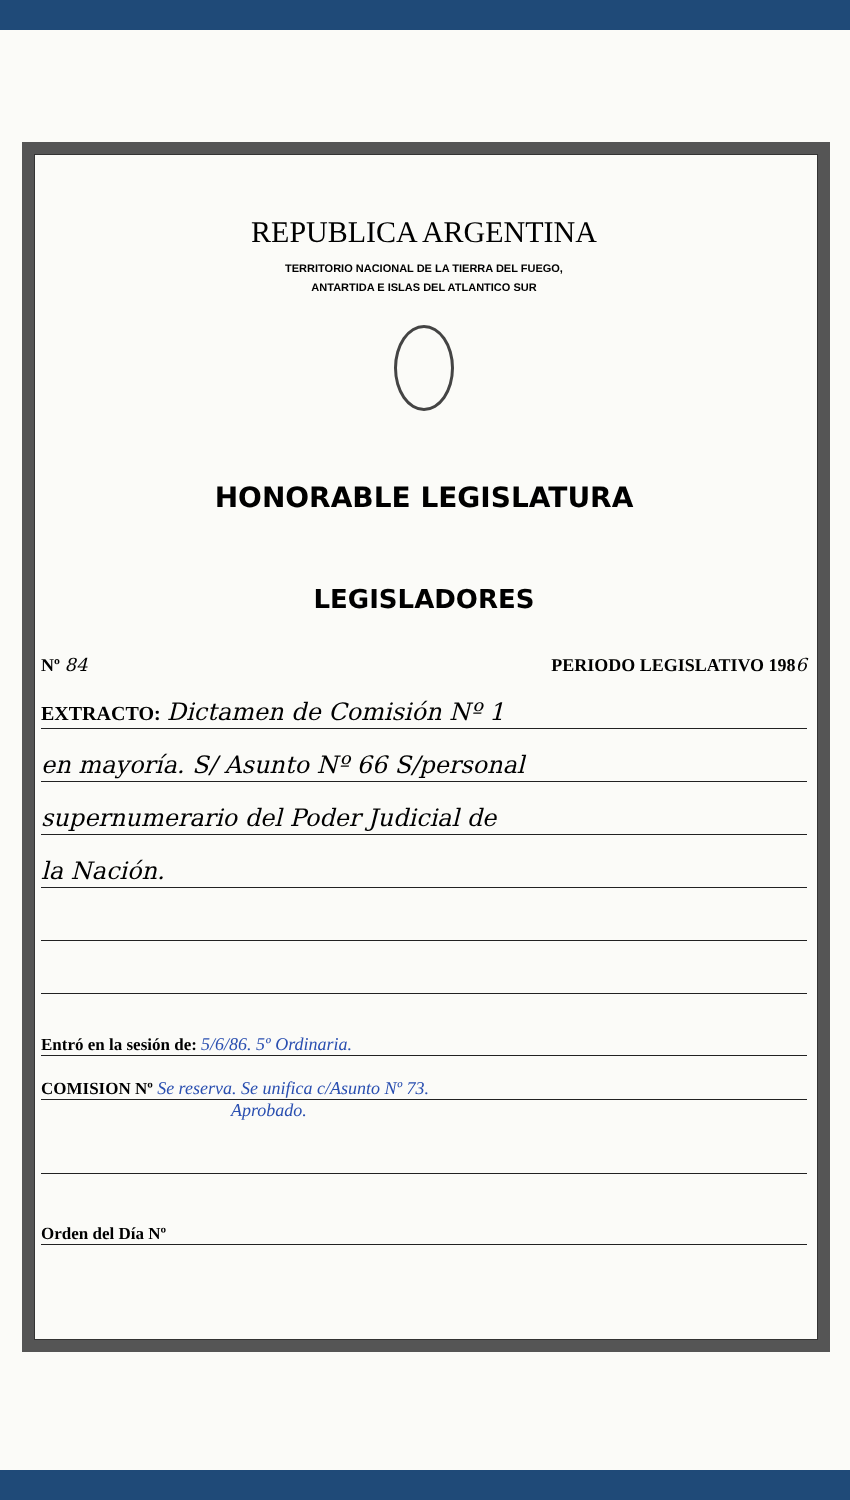REPUBLICA ARGENTINA
TERRITORIO NACIONAL DE LA TIERRA DEL FUEGO,
ANTARTIDA E ISLAS DEL ATLANTICO SUR
HONORABLE LEGISLATURA
LEGISLADORES
Nº 84 PERIODO LEGISLATIVO 1986
EXTRACTO: Dictamen de Comisión Nº 1
en mayoría. S/ Asunto Nº 66 S/personal
supernumerario del Poder Judicial de
la Nación.
Entró en la sesión de: 5/6/86. 5º Ordinaria.
COMISION Nº Se reserva. Se unifica c/Asunto Nº 73.
Aprobado.
Orden del Día Nº